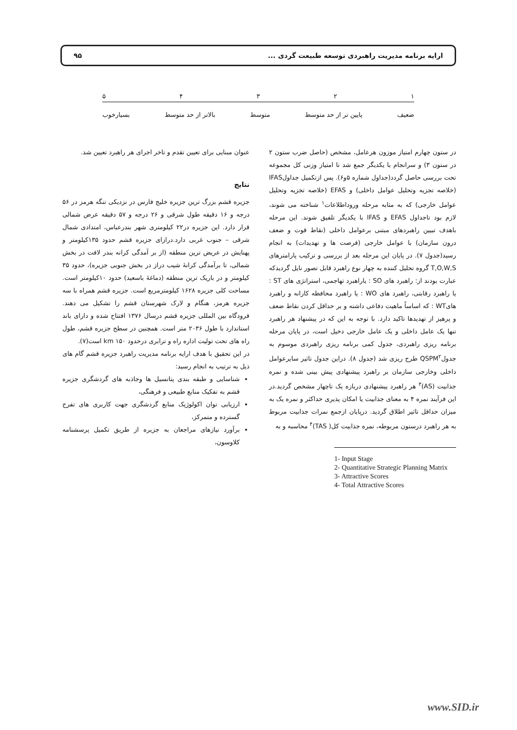ارایه برنامه مدیریت راهبردی توسعه طبیعت گردی ... ۹۵
۱۲۳۴۵
ضعیف پایین تر از حد متوسط متوسط بالاتر از حد متوسط بسیارخوب
در ستون چهارم امتیاز موزون هرعامل، مشخص (حاصل ضرب ستون ۲ در ستون ۳) و سرانجام با یکدیگر جمع شد تا امتیاز وزنی کل مجموعه تحت بررسی حاصل گردد(جداول شماره ۵و۶). پس ازتکمیل جداولIFAS (خلاصه تجزیه وتحلیل عوامل داخلی) و EFAS (خلاصه تجزیه وتحلیل عوامل خارجی) که به مثابه مرحله وروداطلاعات<sup>۱</sup> شناخته می شوند، لازم بود تاجداول EFAS و IFAS با یکدیگر تلفیق شوند. این مرحله باهدف تبیین راهبردهای مبتنی برعوامل داخلی (نقاط قوت و ضعف درون سازمان) با عوامل خارجی (فرصت ها و تهدیدات) به انجام رسید(جدول ۷). در پایان این مرحله بعد از بررسی و ترکیب پارامترهای T,O,W,S گروه تحلیل کننده به چهار نوع راهبرد قابل تصور نایل گردیدکه عبارت بودند از: راهبرد های SO : یاراهبرد تهاجمی، استراتژی های ST : یا راهبرد رقابتی، راهبرد های WO : یا راهبرد محافظه کارانه و راهبرد هایWT : که اساساً ماهیت دفاعی داشته و بر حداقل کردن نقاط ضعف و پرهیز از تهدیدها تاکید دارد. با توجه به این که در پیشنهاد هر راهبرد تنها یک عامل داخلی و یک عامل خارجی دخیل است، در پایان مرحله برنامه ریزی راهبردی، جدول کمی برنامه ریزی راهبردی موسوم به جدولQSPM<sup>۲</sup> طرح ریزی شد (جدول ۸). دراین جدول تاثیر سایرعوامل داخلی وخارجی سازمان بر راهبرد پیشنهادی پیش بینی شده و نمره جذابیت (AS)<sup>۳</sup> هر راهبرد پیشنهادی دربازه یک تاچهار مشخص گردید.در این فرآیند نمره ۴ به معنای جذابیت یا امکان پذیری حداکثر و نمره یک به میزان حداقل تاثیر اطلاق گردید. درپایان ازجمع نمرات جذابیت مربوط به هر راهبرد درستون مربوطه، نمره جذابیت کل( TAS)<sup>۴</sup> محاسبه و به
1- Input Stage
2- Quantitative Strategic Planning Matrix
3- Attractive Scores
4- Total Attractive Scores
عنوان مبنایی برای تعیین تقدم و تاخر اجرای هر راهبرد تعیین شد.
نتایج
جزیره قشم بزرگ ترین جزیره خلیج فارس در نزدیکی تنگه هرمز در ۵۶ درجه و ۱۶ دقیقه طول شرقی و ۲۶ درجه و ۵۷ دقیقه عرض شمالی قرار دارد. این جزیره در۲۲ کیلومتری شهر بندرعباس، امتدادی شمال شرقی – جنوب غربی دارد.درازای جزیره قشم حدود ۱۳۵کیلومتر و پهنایش در عریض ترین منطقه (از بر آمدگی کرانه بندر لافت در بخش شمالی، تا برآمدگی کرانهٔ شیب دراز در بخش جنوبی جزیره)، حدود ۳۵ کیلومتر و در باریک ترین منطقه (دماغهٔ باسعید) حدود ۱۰کیلومتر است. مساحت کلی جزیره ۱۶۲۸ کیلومترمربع است. جزیره قشم همراه با سه جزیره هرمز، هنگام و لارک شهرستان قشم را تشکیل می دهند. فرودگاه بین المللی جزیره قشم درسال ۱۳۷۶ افتتاح شده و دارای باند استاندارد با طول ۲۰۳۶ متر است. همچنین در سطح جزیره قشم، طول راه های تحت تولیت اداره راه و ترابری درحدود ۱۵۰ km است(۷).
در این تحقیق با هدف ارایه برنامه مدیریت راهبرد جزیره قشم گام های ذیل به ترتیب به انجام رسید:
شناسایی و طبقه بندی پتانسیل ها وجاذبه های گردشگری جزیره قشم به تفکیک منابع طبیعی و فرهنگی،
ارزیابی توان اکولوژیک منابع گردشگری جهت کاربری های تفرج گسترده و متمرکز،
برآورد نیازهای مراجعان به جزیره از طریق تکمیل پرسشنامه کلاوسون،
www.SID.ir